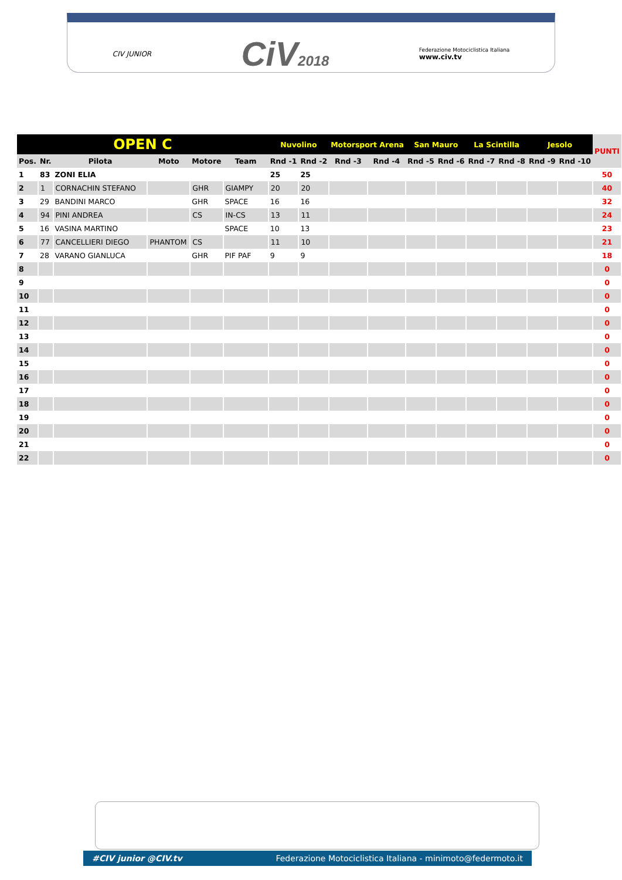CIV JUNIOR CiV2018 Federazione Motociclistica Italiana
www.civ.tv
| OPEN C | | | | | | Nuvolino | | Motorsport Arena | | San Mauro | | La Scintilla | | Jesolo | | PUNTI |
| Pos. | Nr. | Pilota | Moto | Motore | Team | Rnd -1 | Rnd -2 | Rnd -3 | Rnd -4 | Rnd -5 | Rnd -6 | Rnd -7 | Rnd -8 | Rnd -9 | Rnd -10 | |
| 1 | 83 | ZONI ELIA | | | | 25 | 25 | | | | | | | | | 50 |
| 2 | 1 | CORNACHIN STEFANO | | GHR | GIAMPY | 20 | 20 | | | | | | | | | 40 |
| 3 | 29 | BANDINI MARCO | | GHR | SPACE | 16 | 16 | | | | | | | | | 32 |
| 4 | 94 | PINI ANDREA | | CS | IN-CS | 13 | 11 | | | | | | | | | 24 |
| 5 | 16 | VASINA MARTINO | | | SPACE | 10 | 13 | | | | | | | | | 23 |
| 6 | 77 | CANCELLIERI DIEGO | PHANTOM | CS | | 11 | 10 | | | | | | | | | 21 |
| 7 | 28 | VARANO GIANLUCA | | GHR | PIF PAF | 9 | 9 | | | | | | | | | 18 |
| 8 | | | | | | | | | | | | | | | | 0 |
| 9 | | | | | | | | | | | | | | | | 0 |
| 10 | | | | | | | | | | | | | | | | 0 |
| 11 | | | | | | | | | | | | | | | | 0 |
| 12 | | | | | | | | | | | | | | | | 0 |
| 13 | | | | | | | | | | | | | | | | 0 |
| 14 | | | | | | | | | | | | | | | | 0 |
| 15 | | | | | | | | | | | | | | | | 0 |
| 16 | | | | | | | | | | | | | | | | 0 |
| 17 | | | | | | | | | | | | | | | | 0 |
| 18 | | | | | | | | | | | | | | | | 0 |
| 19 | | | | | | | | | | | | | | | | 0 |
| 20 | | | | | | | | | | | | | | | | 0 |
| 21 | | | | | | | | | | | | | | | | 0 |
| 22 | | | | | | | | | | | | | | | | 0 |
#CIV junior @CIV.tv Federazione Motociclistica Italiana - minimoto@federmoto.it